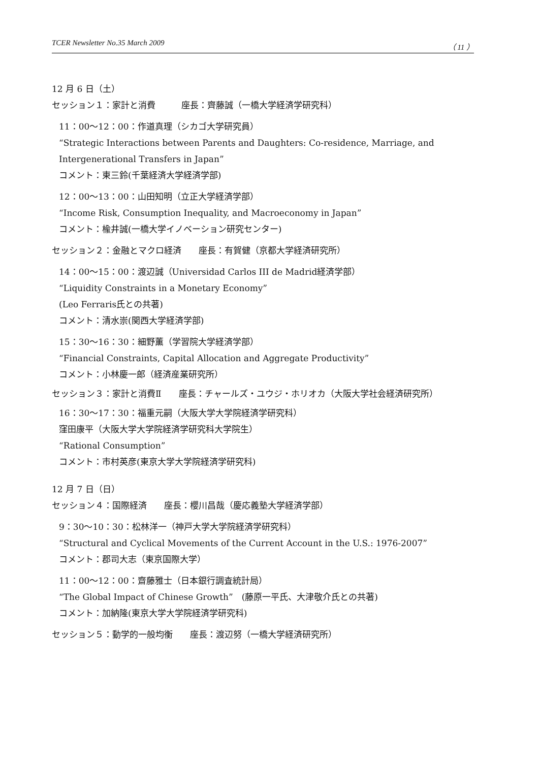TCER Newsletter No.35 March 2009 （ 11 ）
12 月 6 日（土）
セッション１：家計と消費　　　座長：齊藤誠（一橋大学経済学研究科）
11：00〜12：00：作道真理（シカゴ大学研究員）
“Strategic Interactions between Parents and Daughters: Co-residence, Marriage, and Intergenerational Transfers in Japan”
コメント：東三鈴(千葉経済大学経済学部)
12：00〜13：00：山田知明（立正大学経済学部）
“Income Risk, Consumption Inequality, and Macroeconomy in Japan”
コメント：楡井誠(一橋大学イノベーション研究センター)
セッション２：金融とマクロ経済　　座長：有賀健（京都大学経済研究所）
14：00〜15：00：渡辺誠（Universidad Carlos III de Madrid経済学部）
“Liquidity Constraints in a Monetary Economy”
(Leo Ferraris氏との共著)
コメント：清水崇(関西大学経済学部)
15：30〜16：30：細野薫（学習院大学経済学部）
“Financial Constraints, Capital Allocation and Aggregate Productivity”
コメント：小林慶一郎（経済産業研究所）
セッション３：家計と消費Ⅱ　　座長：チャールズ・ユウジ・ホリオカ（大阪大学社会経済研究所）
16：30〜17：30：福重元嗣（大阪大学大学院経済学研究科）
窪田康平（大阪大学大学院経済学研究科大学院生）
“Rational Consumption”
コメント：市村英彦(東京大学大学院経済学研究科)
12 月 7 日（日）
セッション４：国際経済　　座長：櫻川昌哉（慶応義塾大学経済学部）
9：30〜10：30：松林洋一（神戸大学大学院経済学研究科）
“Structural and Cyclical Movements of the Current Account in the U.S.: 1976-2007”
コメント：郡司大志（東京国際大学）
11：00〜12：00：齋藤雅士（日本銀行調査統計局）
“The Global Impact of Chinese Growth”　(藤原一平氏、大津敬介氏との共著)
コメント：加納隆(東京大学大学院経済学研究科)
セッション５：動学的一般均衡　　座長：渡辺努（一橋大学経済研究所）